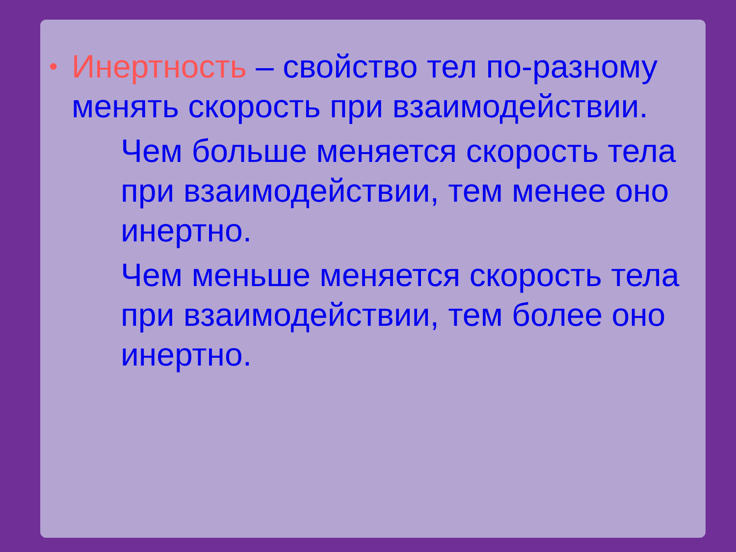•
Инертность – свойство тел по-разному менять скорость при взаимодействии.
Чем больше меняется скорость тела при взаимодействии, тем менее оно инертно.
Чем меньше меняется скорость тела при взаимодействии, тем более оно инертно.